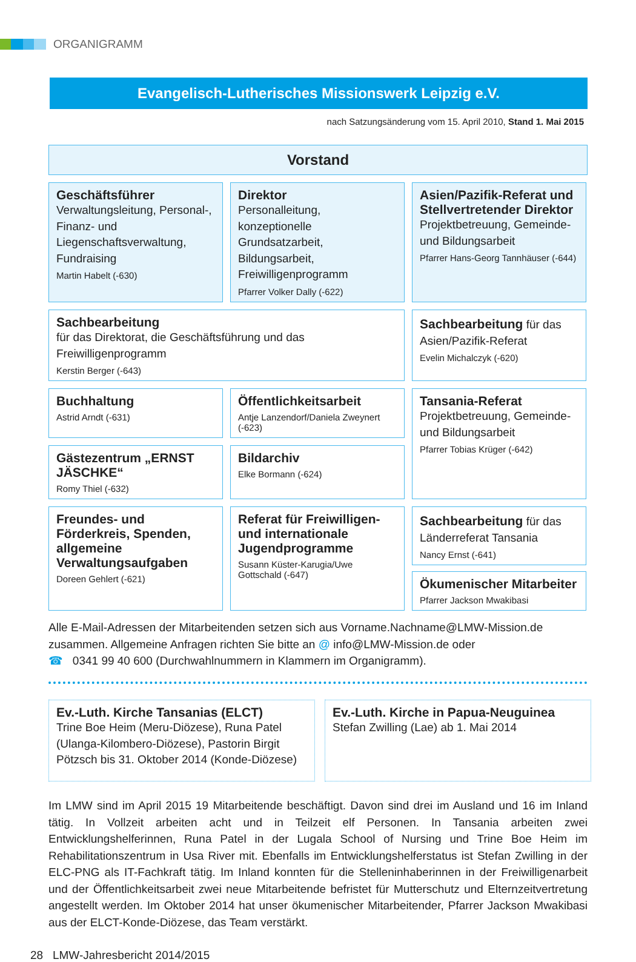ORGANIGRAMM
Evangelisch-Lutherisches Missionswerk Leipzig e.V.
nach Satzungsänderung vom 15. April 2010, Stand 1. Mai 2015
Vorstand
Geschäftsführer
Verwaltungsleitung, Personal-, Finanz- und Liegenschaftsverwaltung, Fundraising
Martin Habelt (-630)
Direktor
Personalleitung, konzeptionelle Grundsatzarbeit, Bildungsarbeit, Freiwilligenprogramm
Pfarrer Volker Dally (-622)
Asien/Pazifik-Referat und Stellvertretender Direktor
Projektbetreuung, Gemeinde- und Bildungsarbeit
Pfarrer Hans-Georg Tannhäuser (-644)
Sachbearbeitung
für das Direktorat, die Geschäftsführung und das Freiwilligenprogramm
Kerstin Berger (-643)
Sachbearbeitung für das Asien/Pazifik-Referat
Evelin Michalczyk (-620)
Buchhaltung
Astrid Arndt (-631)
Öffentlichkeitsarbeit
Antje Lanzendorf/Daniela Zweynert (-623)
Tansania-Referat
Projektbetreuung, Gemeinde- und Bildungsarbeit
Pfarrer Tobias Krüger (-642)
Gästezentrum „ERNST JÄSCHKE“
Romy Thiel (-632)
Bildarchiv
Elke Bormann (-624)
Freundes- und Förderkreis, Spenden, allgemeine Verwaltungsaufgaben
Doreen Gehlert (-621)
Referat für Freiwilligen- und internationale Jugendprogramme
Susann Küster-Karugia/Uwe Gottschald (-647)
Sachbearbeitung für das Länderreferat Tansania
Nancy Ernst (-641)
Ökumenischer Mitarbeiter
Pfarrer Jackson Mwakibasi
Alle E-Mail-Adressen der Mitarbeitenden setzen sich aus Vorname.Nachname@LMW-Mission.de zusammen. Allgemeine Anfragen richten Sie bitte an @ info@LMW-Mission.de oder
☎ 0341 99 40 600 (Durchwahlnummern in Klammern im Organigramm).
Ev.-Luth. Kirche Tansanias (ELCT)
Trine Boe Heim (Meru-Diözese), Runa Patel (Ulanga-Kilombero-Diözese), Pastorin Birgit Pötzsch bis 31. Oktober 2014 (Konde-Diözese)
Ev.-Luth. Kirche in Papua-Neuguinea
Stefan Zwilling (Lae) ab 1. Mai 2014
Im LMW sind im April 2015 19 Mitarbeitende beschäftigt. Davon sind drei im Ausland und 16 im Inland tätig. In Vollzeit arbeiten acht und in Teilzeit elf Personen. In Tansania arbeiten zwei Entwicklungshelferinnen, Runa Patel in der Lugala School of Nursing und Trine Boe Heim im Rehabilitationszentrum in Usa River mit. Ebenfalls im Entwicklungshelferstatus ist Stefan Zwilling in der ELC-PNG als IT-Fachkraft tätig. Im Inland konnten für die Stelleninhaberinnen in der Freiwilligenarbeit und der Öffentlichkeitsarbeit zwei neue Mitarbeitende befristet für Mutterschutz und Elternzeitvertretung angestellt werden. Im Oktober 2014 hat unser ökumenischer Mitarbeitender, Pfarrer Jackson Mwakibasi aus der ELCT-Konde-Diözese, das Team verstärkt.
28 LMW-Jahresbericht 2014/2015